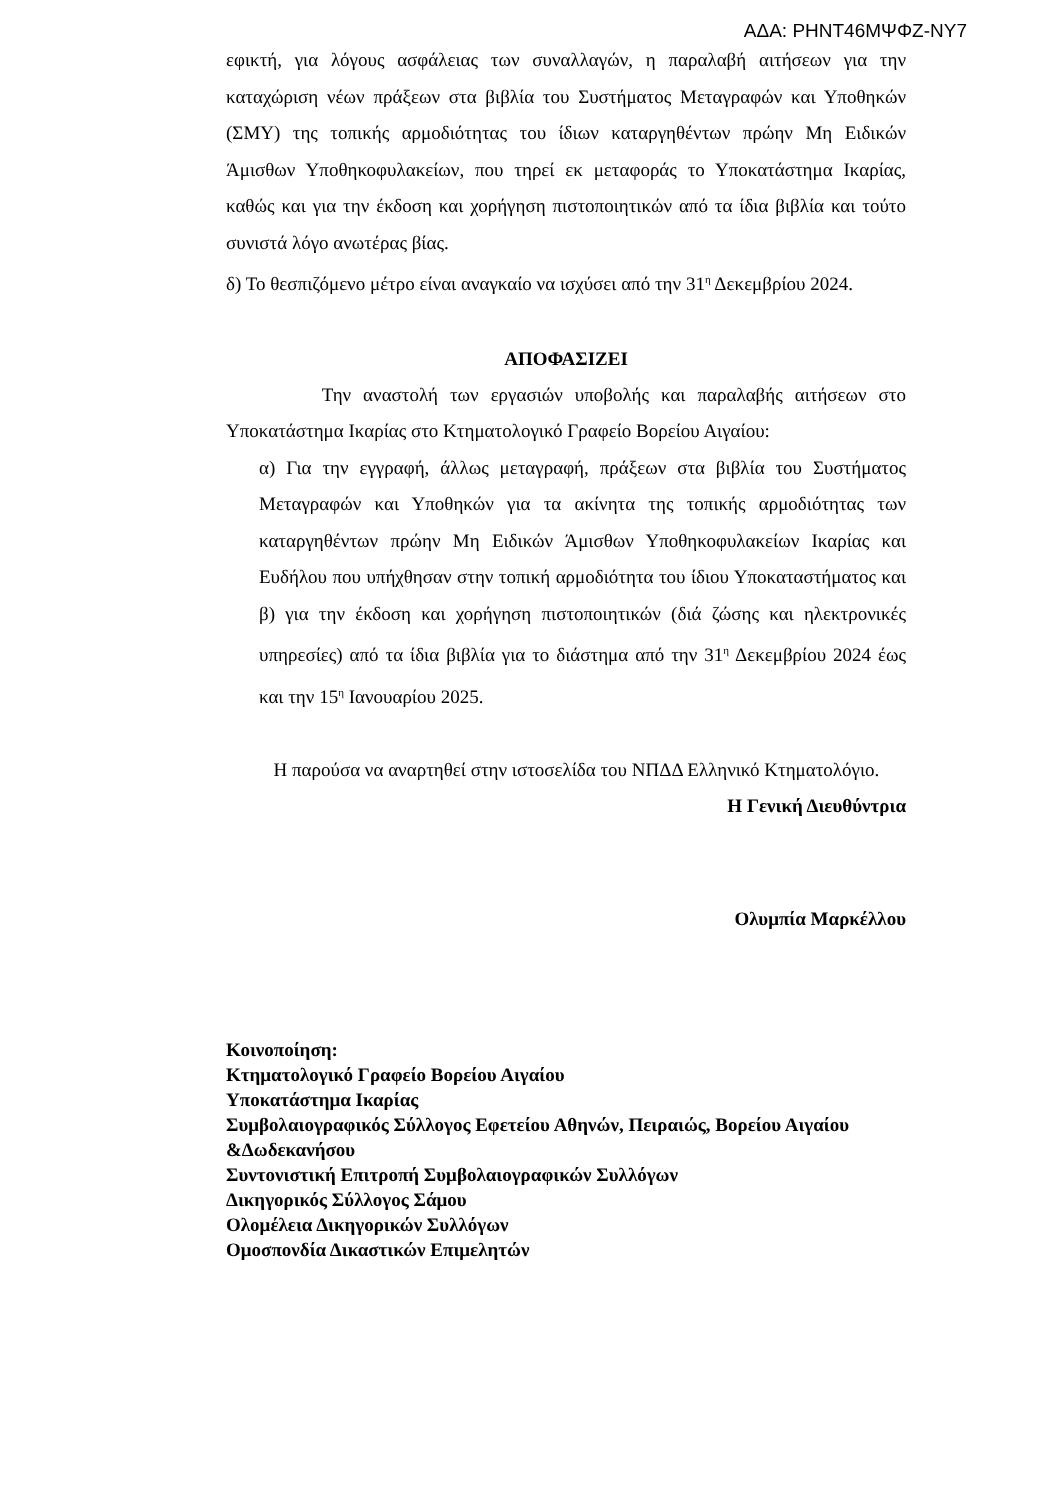ΑΔΑ: ΡΗΝΤ46ΜΨΦΖ-ΝΥ7
εφικτή, για λόγους ασφάλειας των συναλλαγών, η παραλαβή αιτήσεων για την καταχώριση νέων πράξεων στα βιβλία του Συστήματος Μεταγραφών και Υποθηκών (ΣΜΥ) της τοπικής αρμοδιότητας του ίδιων καταργηθέντων πρώην Μη Ειδικών Άμισθων Υποθηκοφυλακείων, που τηρεί εκ μεταφοράς το Υποκατάστημα Ικαρίας, καθώς και για την έκδοση και χορήγηση πιστοποιητικών από τα ίδια βιβλία και τούτο συνιστά λόγο ανωτέρας βίας.
δ) Το θεσπιζόμενο μέτρο είναι αναγκαίο να ισχύσει από την 31<sup>η</sup> Δεκεμβρίου 2024.
ΑΠΟΦΑΣΙΖΕΙ
Την αναστολή των εργασιών υποβολής και παραλαβής αιτήσεων στο Υποκατάστημα Ικαρίας στο Κτηματολογικό Γραφείο Βορείου Αιγαίου:
α) Για την εγγραφή, άλλως μεταγραφή, πράξεων στα βιβλία του Συστήματος Μεταγραφών και Υποθηκών για τα ακίνητα της τοπικής αρμοδιότητας των καταργηθέντων πρώην Μη Ειδικών Άμισθων Υποθηκοφυλακείων Ικαρίας και Ευδήλου που υπήχθησαν στην τοπική αρμοδιότητα του ίδιου Υποκαταστήματος και β) για την έκδοση και χορήγηση πιστοποιητικών (διά ζώσης και ηλεκτρονικές υπηρεσίες) από τα ίδια βιβλία για το διάστημα από την 31<sup>η</sup> Δεκεμβρίου 2024 έως και την 15<sup>η</sup> Ιανουαρίου 2025.
Η παρούσα να αναρτηθεί στην ιστοσελίδα του ΝΠΔΔ Ελληνικό Κτηματολόγιο.
Η Γενική Διευθύντρια
Ολυμπία Μαρκέλλου
Κοινοποίηση:
Κτηματολογικό Γραφείο Βορείου Αιγαίου
Υποκατάστημα Ικαρίας
Συμβολαιογραφικός Σύλλογος Εφετείου Αθηνών, Πειραιώς, Βορείου Αιγαίου &Δωδεκανήσου
Συντονιστική Επιτροπή Συμβολαιογραφικών Συλλόγων
Δικηγορικός Σύλλογος Σάμου
Ολομέλεια Δικηγορικών Συλλόγων
Ομοσπονδία Δικαστικών Επιμελητών